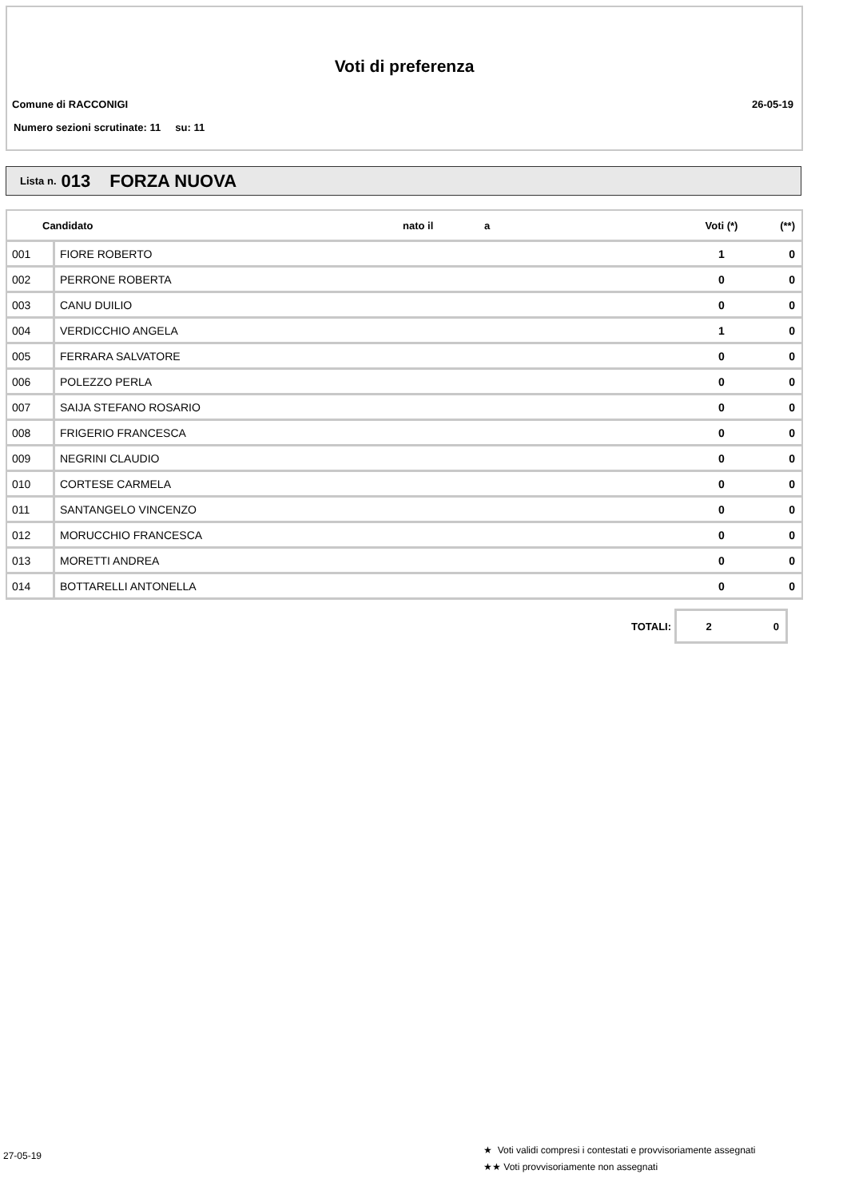Voti di preferenza
Comune di RACCONIGI 26-05-19
Numero sezioni scrutinate: 11 su: 11
Lista n. 013 FORZA NUOVA
| Candidato | | nato il | a | Voti (*) | (**) |
| --- | --- | --- | --- | --- | --- |
| 001 | FIORE ROBERTO | | | 1 | 0 |
| 002 | PERRONE ROBERTA | | | 0 | 0 |
| 003 | CANU DUILIO | | | 0 | 0 |
| 004 | VERDICCHIO ANGELA | | | 1 | 0 |
| 005 | FERRARA SALVATORE | | | 0 | 0 |
| 006 | POLEZZO PERLA | | | 0 | 0 |
| 007 | SAIJA STEFANO ROSARIO | | | 0 | 0 |
| 008 | FRIGERIO FRANCESCA | | | 0 | 0 |
| 009 | NEGRINI CLAUDIO | | | 0 | 0 |
| 010 | CORTESE CARMELA | | | 0 | 0 |
| 011 | SANTANGELO VINCENZO | | | 0 | 0 |
| 012 | MORUCCHIO FRANCESCA | | | 0 | 0 |
| 013 | MORETTI ANDREA | | | 0 | 0 |
| 014 | BOTTARELLI ANTONELLA | | | 0 | 0 |
TOTALI:
2 0
27-05-19
★ Voti validi compresi i contestati e provvisoriamente assegnati
★★ Voti provvisoriamente non assegnati